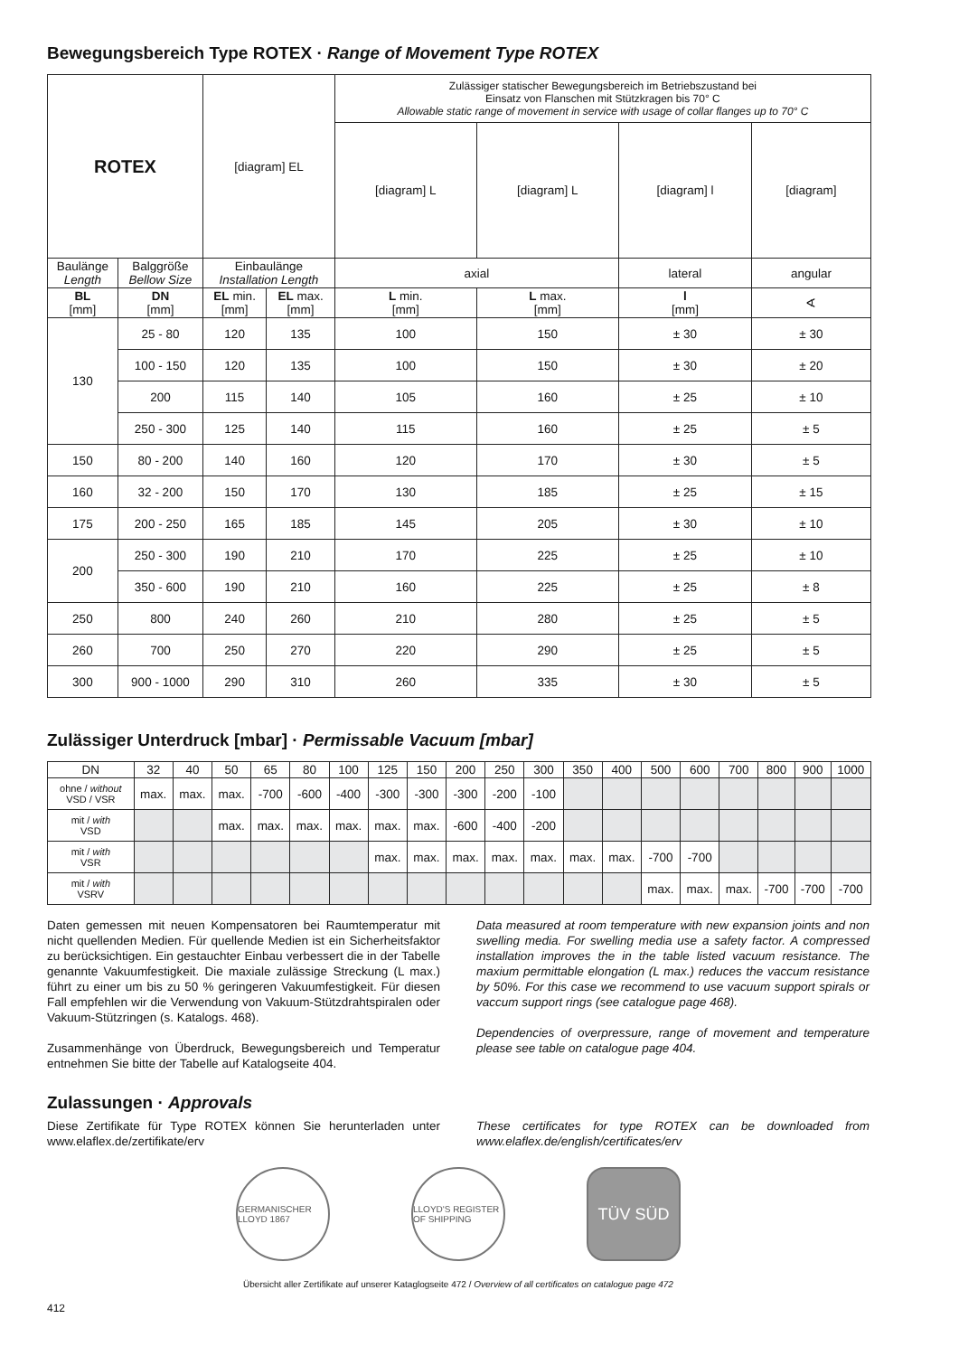Bewegungsbereich Type ROTEX · Range of Movement Type ROTEX
| ROTEX | | [diagram] EL | | Zulässiger statischer Bewegungsbereich im Betriebszustand bei Einsatz von Flanschen mit Stützkragen bis 70° C Allowable static range of movement in service with usage of collar flanges up to 70° C | | | |
| --- | --- | --- | --- | --- | --- | --- | --- |
| | | | | [diagram] L | [diagram] L | [diagram] l | [diagram] |
| Baulänge Length | Balggröße Bellow Size | Einbaulänge Installation Length | | axial | | lateral | angular |
| BL [mm] | DN [mm] | EL min. [mm] | EL max. [mm] | L min. [mm] | L max. [mm] | l [mm] | ∢ |
| 130 | 25 - 80 | 120 | 135 | 100 | 150 | ± 30 | ± 30 |
| | 100 - 150 | 120 | 135 | 100 | 150 | ± 30 | ± 20 |
| | 200 | 115 | 140 | 105 | 160 | ± 25 | ± 10 |
| | 250 - 300 | 125 | 140 | 115 | 160 | ± 25 | ± 5 |
| 150 | 80 - 200 | 140 | 160 | 120 | 170 | ± 30 | ± 5 |
| 160 | 32 - 200 | 150 | 170 | 130 | 185 | ± 25 | ± 15 |
| 175 | 200 - 250 | 165 | 185 | 145 | 205 | ± 30 | ± 10 |
| 200 | 250 - 300 | 190 | 210 | 170 | 225 | ± 25 | ± 10 |
| | 350 - 600 | 190 | 210 | 160 | 225 | ± 25 | ± 8 |
| 250 | 800 | 240 | 260 | 210 | 280 | ± 25 | ± 5 |
| 260 | 700 | 250 | 270 | 220 | 290 | ± 25 | ± 5 |
| 300 | 900 - 1000 | 290 | 310 | 260 | 335 | ± 30 | ± 5 |
Zulässiger Unterdruck [mbar] · Permissable Vacuum [mbar]
| DN | 32 | 40 | 50 | 65 | 80 | 100 | 125 | 150 | 200 | 250 | 300 | 350 | 400 | 500 | 600 | 700 | 800 | 900 | 1000 |
| --- | --- | --- | --- | --- | --- | --- | --- | --- | --- | --- | --- | --- | --- | --- | --- | --- | --- | --- | --- |
| ohne / without VSD / VSR | max. | max. | max. | -700 | -600 | -400 | -300 | -300 | -300 | -200 | -100 | | | | | | | | |
| mit / with VSD | | | max. | max. | max. | max. | max. | max. | -600 | -400 | -200 | | | | | | | | |
| mit / with VSR | | | | | | | max. | max. | max. | max. | max. | max. | max. | -700 | -700 | | | | |
| mit / with VSRV | | | | | | | | | | | | | | max. | max. | max. | -700 | -700 | -700 |
Daten gemessen mit neuen Kompensatoren bei Raumtemperatur mit nicht quellenden Medien. Für quellende Medien ist ein Sicherheitsfaktor zu berücksichtigen. Ein gestauchter Einbau verbessert die in der Tabelle genannte Vakuumfestigkeit. Die maxiale zulässige Streckung (L max.) führt zu einer um bis zu 50 % geringeren Vakuumfestigkeit. Für diesen Fall empfehlen wir die Verwendung von Vakuum-Stützdrahtspiralen oder Vakuum-Stützringen (s. Katalogs. 468).
Zusammenhänge von Überdruck, Bewegungsbereich und Temperatur entnehmen Sie bitte der Tabelle auf Katalogseite 404.
Data measured at room temperature with new expansion joints and non swelling media. For swelling media use a safety factor. A compressed installation improves the in the table listed vacuum resistance. The maxium permittable elongation (L max.) reduces the vaccum resistance by 50%. For this case we recommend to use vacuum support spirals or vaccum support rings (see catalogue page 468).
Dependencies of overpressure, range of movement and temperature please see table on catalogue page 404.
Zulassungen · Approvals
Diese Zertifikate für Type ROTEX können Sie herunterladen unter www.elaflex.de/zertifikate/erv
These certificates for type ROTEX can be downloaded from www.elaflex.de/english/certificates/erv
GERMANISCHER LLOYD 1867
LLOYD'S REGISTER OF SHIPPING
TÜV SÜD
Übersicht aller Zertifikate auf unserer Kataglogseite 472 / Overview of all certificates on catalogue page 472
412